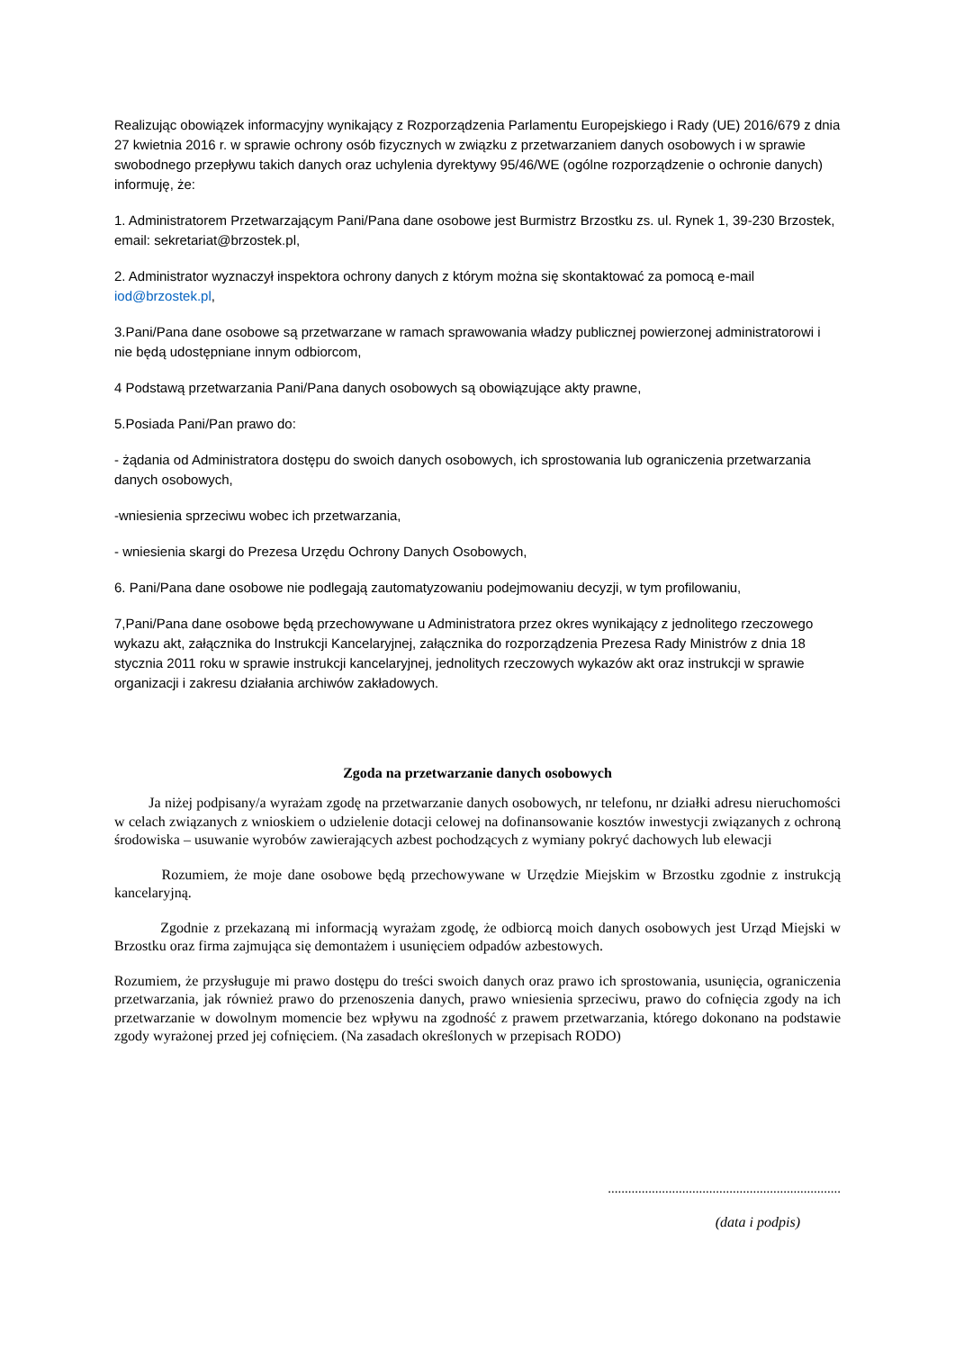Realizując obowiązek informacyjny wynikający z Rozporządzenia Parlamentu Europejskiego i Rady (UE) 2016/679 z dnia 27 kwietnia 2016 r. w sprawie ochrony osób fizycznych w związku z przetwarzaniem danych osobowych i w sprawie swobodnego przepływu takich danych oraz uchylenia dyrektywy 95/46/WE (ogólne rozporządzenie o ochronie danych) informuję, że:
1. Administratorem Przetwarzającym Pani/Pana dane osobowe jest Burmistrz Brzostku zs. ul. Rynek 1, 39-230 Brzostek, email: sekretariat@brzostek.pl,
2. Administrator wyznaczył inspektora ochrony danych z którym można się skontaktować za pomocą e-mail iod@brzostek.pl,
3.Pani/Pana dane osobowe są przetwarzane w ramach sprawowania władzy publicznej powierzonej administratorowi i nie będą udostępniane innym odbiorcom,
4 Podstawą przetwarzania Pani/Pana danych osobowych są obowiązujące akty prawne,
5.Posiada Pani/Pan prawo do:
- żądania od Administratora dostępu do swoich danych osobowych, ich sprostowania lub ograniczenia przetwarzania danych osobowych,
-wniesienia sprzeciwu wobec ich przetwarzania,
- wniesienia skargi do Prezesa Urzędu Ochrony Danych Osobowych,
6. Pani/Pana dane osobowe nie podlegają zautomatyzowaniu podejmowaniu decyzji, w tym profilowaniu,
7,Pani/Pana dane osobowe będą przechowywane u Administratora przez okres wynikający z jednolitego rzeczowego wykazu akt, załącznika do Instrukcji Kancelaryjnej, załącznika do rozporządzenia Prezesa Rady Ministrów z dnia 18 stycznia 2011 roku w sprawie instrukcji kancelaryjnej, jednolitych rzeczowych wykazów akt oraz instrukcji w sprawie organizacji i zakresu działania archiwów zakładowych.
Zgoda na przetwarzanie danych osobowych
Ja niżej podpisany/a wyrażam zgodę na przetwarzanie danych osobowych, nr telefonu, nr działki adresu nieruchomości w celach związanych z wnioskiem o udzielenie dotacji celowej na dofinansowanie kosztów inwestycji związanych z ochroną środowiska – usuwanie wyrobów zawierających azbest pochodzących z wymiany pokryć dachowych lub elewacji
Rozumiem, że moje dane osobowe będą przechowywane w Urzędzie Miejskim w Brzostku zgodnie z instrukcją kancelaryjną.
Zgodnie z przekazaną mi informacją wyrażam zgodę, że odbiorcą moich danych osobowych jest Urząd Miejski w Brzostku oraz firma zajmująca się demontażem i usunięciem odpadów azbestowych.
Rozumiem, że przysługuje mi prawo dostępu do treści swoich danych oraz prawo ich sprostowania, usunięcia, ograniczenia przetwarzania, jak również prawo do przenoszenia danych, prawo wniesienia sprzeciwu, prawo do cofnięcia zgody na ich przetwarzanie w dowolnym momencie bez wpływu na zgodność z prawem przetwarzania, którego dokonano na podstawie zgody wyrażonej przed jej cofnięciem. (Na zasadach określonych w przepisach RODO)
.....................................................................
(data i podpis)